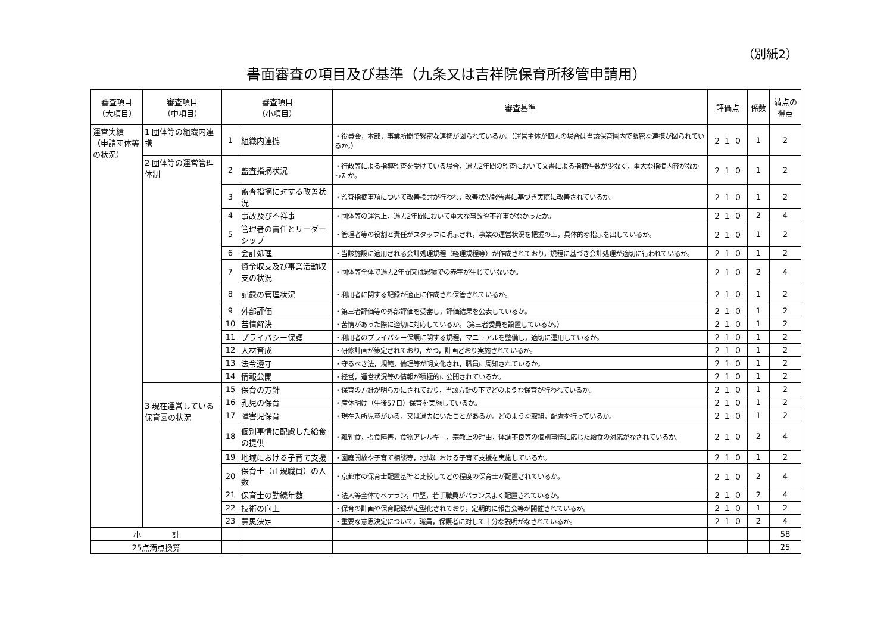（別紙2）
書面審査の項目及び基準（九条又は吉祥院保育所移管申請用）
| 審査項目 （大項目） | 審査項目 （中項目） | 審査項目 （小項目） | | 審査基準 | 評価点 | 係数 | 満点の 得点 |
| --- | --- | --- | --- | --- | --- | --- | --- |
| 運営実績 （申請団体等の状況） | 1 団体等の組織内連携 | 1 | 組織内連携 | ・役員会，本部，事業所間で緊密な連携が図られているか。（運営主体が個人の場合は当該保育園内で緊密な連携が図られているか。） | ２ １ ０ | 1 | 2 |
| | 2 団体等の運営管理体制 | 2 | 監査指摘状況 | ・行政等による指導監査を受けている場合，過去2年間の監査において文書による指摘件数が少なく，重大な指摘内容がなかったか。 | ２ １ ０ | 1 | 2 |
| | | 3 | 監査指摘に対する改善状況 | ・監査指摘事項について改善検討が行われ，改善状況報告書に基づき実際に改善されているか。 | ２ １ ０ | 1 | 2 |
| | | 4 | 事故及び不祥事 | ・団体等の運営上，過去2年間において重大な事故や不祥事がなかったか。 | ２ １ ０ | 2 | 4 |
| | | 5 | 管理者の責任とリーダーシップ | ・管理者等の役割と責任がスタッフに明示され，事業の運営状況を把握の上，具体的な指示を出しているか。 | ２ １ ０ | 1 | 2 |
| | | 6 | 会計処理 | ・当該施設に適用される会計処理規程（経理規程等）が作成されており，規程に基づき会計処理が適切に行われているか。 | ２ １ ０ | 1 | 2 |
| | | 7 | 資金収支及び事業活動収支の状況 | ・団体等全体で過去2年間又は累積での赤字が生じていないか。 | ２ １ ０ | 2 | 4 |
| | | 8 | 記録の管理状況 | ・利用者に関する記録が適正に作成され保管されているか。 | ２ １ ０ | 1 | 2 |
| | | 9 | 外部評価 | ・第三者評価等の外部評価を受審し，評価結果を公表しているか。 | ２ １ ０ | 1 | 2 |
| | | 10 | 苦情解決 | ・苦情があった際に適切に対応しているか。（第三者委員を設置しているか。） | ２ １ ０ | 1 | 2 |
| | | 11 | プライバシー保護 | ・利用者のプライバシー保護に関する規程，マニュアルを整備し，適切に運用しているか。 | ２ １ ０ | 1 | 2 |
| | | 12 | 人材育成 | ・研修計画が策定されており，かつ，計画どおり実施されているか。 | ２ １ ０ | 1 | 2 |
| | | 13 | 法令遵守 | ・守るべき法，規範，倫理等が明文化され，職員に周知されているか。 | ２ １ ０ | 1 | 2 |
| | | 14 | 情報公開 | ・経営，運営状況等の情報が積極的に公開されているか。 | ２ １ ０ | 1 | 2 |
| | 3 現在運営している保育園の状況 | 15 | 保育の方針 | ・保育の方針が明らかにされており，当該方針の下でどのような保育が行われているか。 | ２ １ ０ | 1 | 2 |
| | | 16 | 乳児の保育 | ・産休明け（生後57日）保育を実施しているか。 | ２ １ ０ | 1 | 2 |
| | | 17 | 障害児保育 | ・現在入所児童がいる，又は過去にいたことがあるか。どのような取組，配慮を行っているか。 | ２ １ ０ | 1 | 2 |
| | | 18 | 個別事情に配慮した給食の提供 | ・離乳食，摂食障害，食物アレルギー，宗教上の理由，体調不良等の個別事情に応じた給食の対応がなされているか。 | ２ １ ０ | 2 | 4 |
| | | 19 | 地域における子育て支援 | ・園庭開放や子育て相談等，地域における子育て支援を実施しているか。 | ２ １ ０ | 1 | 2 |
| | | 20 | 保育士（正規職員）の人数 | ・京都市の保育士配置基準と比較してどの程度の保育士が配置されているか。 | ２ １ ０ | 2 | 4 |
| | | 21 | 保育士の勤続年数 | ・法人等全体でベテラン，中堅，若手職員がバランスよく配置されているか。 | ２ １ ０ | 2 | 4 |
| | | 22 | 技術の向上 | ・保育の計画や保育記録が定型化されており，定期的に報告会等が開催されているか。 | ２ １ ０ | 1 | 2 |
| | | 23 | 意思決定 | ・重要な意思決定について，職員，保護者に対して十分な説明がなされているか。 | ２ １ ０ | 2 | 4 |
| 小 計 | | | | | | | 58 |
| 25点満点換算 | | | | | | | 25 |